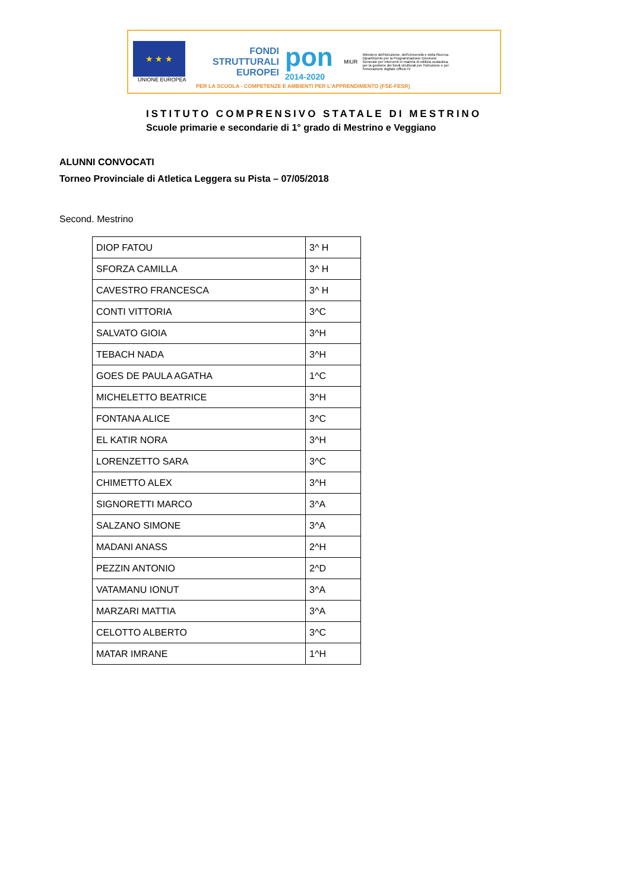★ ★ ★
UNIONE EUROPEA
FONDI STRUTTURALI EUROPEI
pon
2014-2020
MIUR
Ministero dell'Istruzione, dell'Università e della Ricerca Dipartimento per la Programmazione Direzione Generale per interventi in materia di edilizia scolastica, per la gestione dei fondi strutturali per l'istruzione e per l'innovazione digitale Ufficio IV
PER LA SCUOLA - COMPETENZE E AMBIENTI PER L'APPRENDIMENTO (FSE-FESR)
ISTITUTO COMPRENSIVO STATALE DI MESTRINO
Scuole primarie e secondarie di 1° grado di Mestrino e Veggiano
ALUNNI CONVOCATI
Torneo Provinciale di Atletica Leggera su Pista – 07/05/2018
Second. Mestrino
| DIOP FATOU | 3^ H |
| SFORZA CAMILLA | 3^ H |
| CAVESTRO FRANCESCA | 3^ H |
| CONTI VITTORIA | 3^C |
| SALVATO GIOIA | 3^H |
| TEBACH NADA | 3^H |
| GOES DE PAULA AGATHA | 1^C |
| MICHELETTO BEATRICE | 3^H |
| FONTANA ALICE | 3^C |
| EL KATIR NORA | 3^H |
| LORENZETTO SARA | 3^C |
| CHIMETTO ALEX | 3^H |
| SIGNORETTI MARCO | 3^A |
| SALZANO SIMONE | 3^A |
| MADANI ANASS | 2^H |
| PEZZIN ANTONIO | 2^D |
| VATAMANU IONUT | 3^A |
| MARZARI MATTIA | 3^A |
| CELOTTO ALBERTO | 3^C |
| MATAR IMRANE | 1^H |